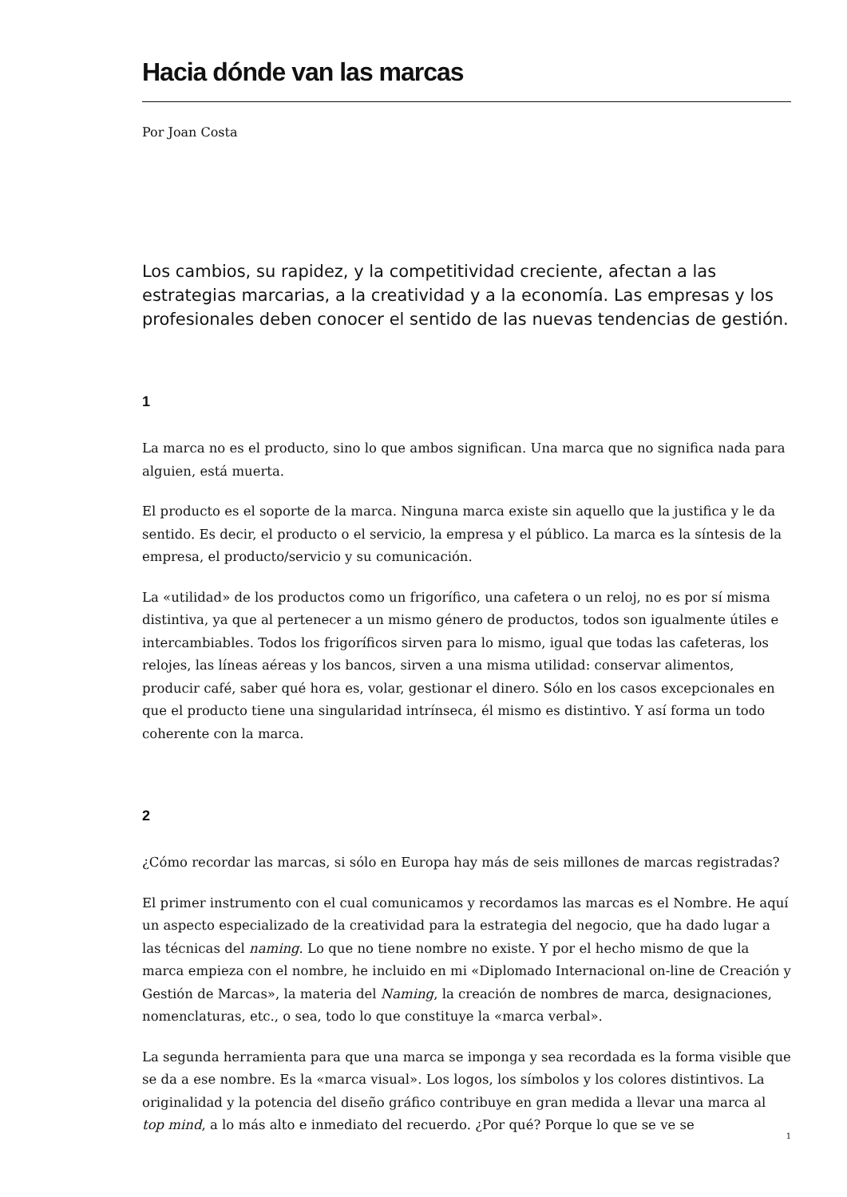Hacia dónde van las marcas
Por Joan Costa
Los cambios, su rapidez, y la competitividad creciente, afectan a las estrategias marcarias, a la creatividad y a la economía. Las empresas y los profesionales deben conocer el sentido de las nuevas tendencias de gestión.
1
La marca no es el producto, sino lo que ambos significan. Una marca que no significa nada para alguien, está muerta.
El producto es el soporte de la marca. Ninguna marca existe sin aquello que la justifica y le da sentido. Es decir, el producto o el servicio, la empresa y el público. La marca es la síntesis de la empresa, el producto/servicio y su comunicación.
La «utilidad» de los productos como un frigorífico, una cafetera o un reloj, no es por sí misma distintiva, ya que al pertenecer a un mismo género de productos, todos son igualmente útiles e intercambiables. Todos los frigoríficos sirven para lo mismo, igual que todas las cafeteras, los relojes, las líneas aéreas y los bancos, sirven a una misma utilidad: conservar alimentos, producir café, saber qué hora es, volar, gestionar el dinero. Sólo en los casos excepcionales en que el producto tiene una singularidad intrínseca, él mismo es distintivo. Y así forma un todo coherente con la marca.
2
¿Cómo recordar las marcas, si sólo en Europa hay más de seis millones de marcas registradas?
El primer instrumento con el cual comunicamos y recordamos las marcas es el Nombre. He aquí un aspecto especializado de la creatividad para la estrategia del negocio, que ha dado lugar a las técnicas del naming. Lo que no tiene nombre no existe. Y por el hecho mismo de que la marca empieza con el nombre, he incluido en mi «Diplomado Internacional on-line de Creación y Gestión de Marcas», la materia del Naming, la creación de nombres de marca, designaciones, nomenclaturas, etc., o sea, todo lo que constituye la «marca verbal».
La segunda herramienta para que una marca se imponga y sea recordada es la forma visible que se da a ese nombre. Es la «marca visual». Los logos, los símbolos y los colores distintivos. La originalidad y la potencia del diseño gráfico contribuye en gran medida a llevar una marca al top mind, a lo más alto e inmediato del recuerdo. ¿Por qué? Porque lo que se ve se
1